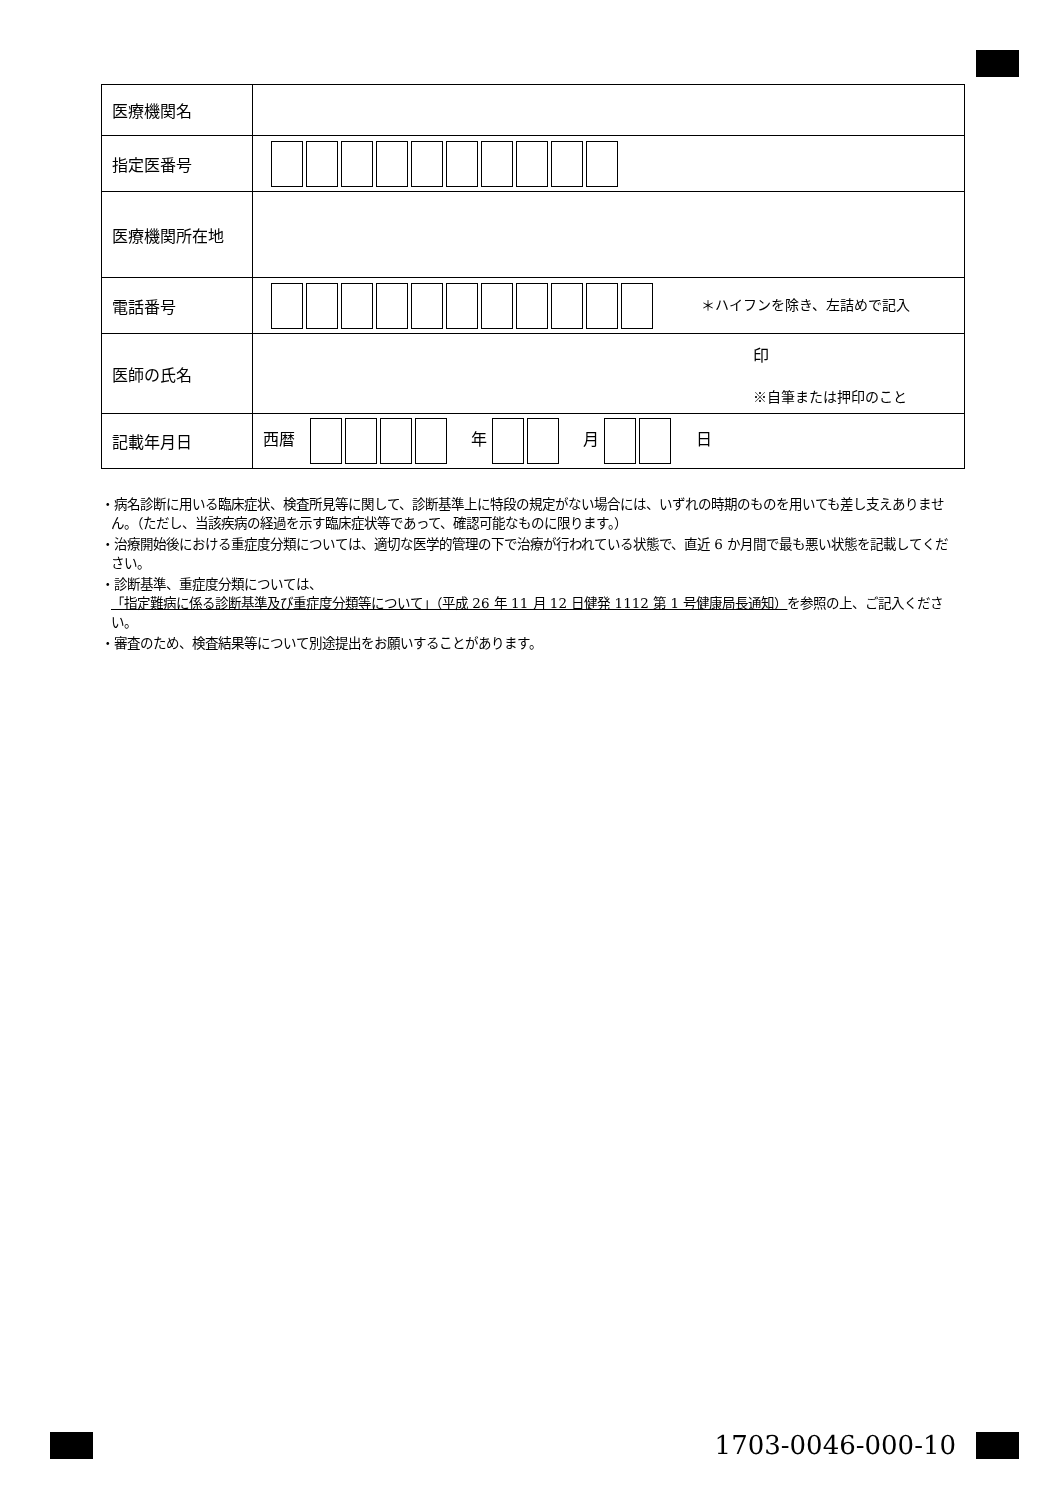| 医療機関名 | |
| 指定医番号 | |
| 医療機関所在地 | |
| 電話番号 | ＊ハイフンを除き、左詰めで記入 |
| 医師の氏名 | 印 ※自筆または押印のこと |
| 記載年月日 | 西暦 年 月 日 |
・病名診断に用いる臨床症状、検査所見等に関して、診断基準上に特段の規定がない場合には、いずれの時期のものを用いても差し支えありません。（ただし、当該疾病の経過を示す臨床症状等であって、確認可能なものに限ります。）
・治療開始後における重症度分類については、適切な医学的管理の下で治療が行われている状態で、直近 6 か月間で最も悪い状態を記載してください。
・診断基準、重症度分類については、
「指定難病に係る診断基準及び重症度分類等について」（平成 26 年 11 月 12 日健発 1112 第 1 号健康局長通知）を参照の上、ご記入ください。
・審査のため、検査結果等について別途提出をお願いすることがあります。
1703-0046-000-10